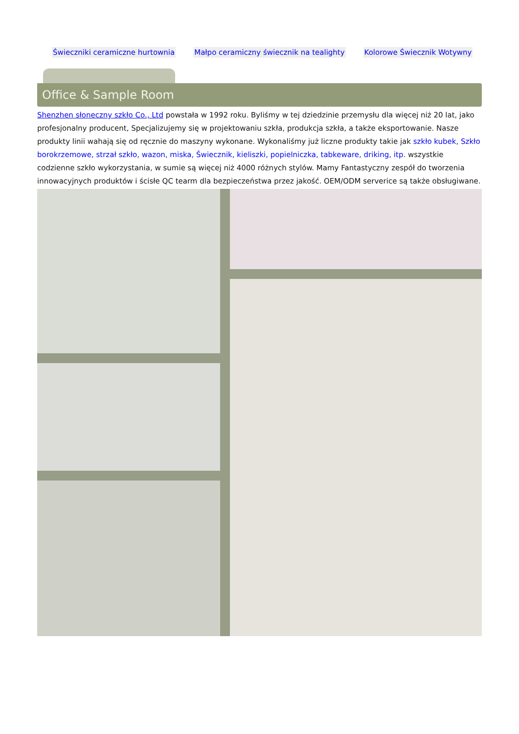Świeczniki ceramiczne hurtownia Małpo ceramiczny świecznik na tealighty Kolorowe Świecznik Wotywny
Office & Sample Room
Shenzhen słoneczny szkło Co., Ltd powstała w 1992 roku. Byliśmy w tej dziedzinie przemysłu dla więcej niż 20 lat, jako profesjonalny producent, Specjalizujemy się w projektowaniu szkła, produkcja szkła, a także eksportowanie. Nasze produkty linii wahają się od ręcznie do maszyny wykonane. Wykonaliśmy już liczne produkty takie jak szkło kubek, Szkło borokrzemowe, strzał szkło, wazon, miska, Świecznik, kieliszki, popielniczka, tabkeware, driking, itp. wszystkie codzienne szkło wykorzystania, w sumie są więcej niż 4000 różnych stylów. Mamy Fantastyczny zespół do tworzenia innowacyjnych produktów i ścisłe QC tearm dla bezpieczeństwa przez jakość. OEM/ODM serverice są także obsługiwane.